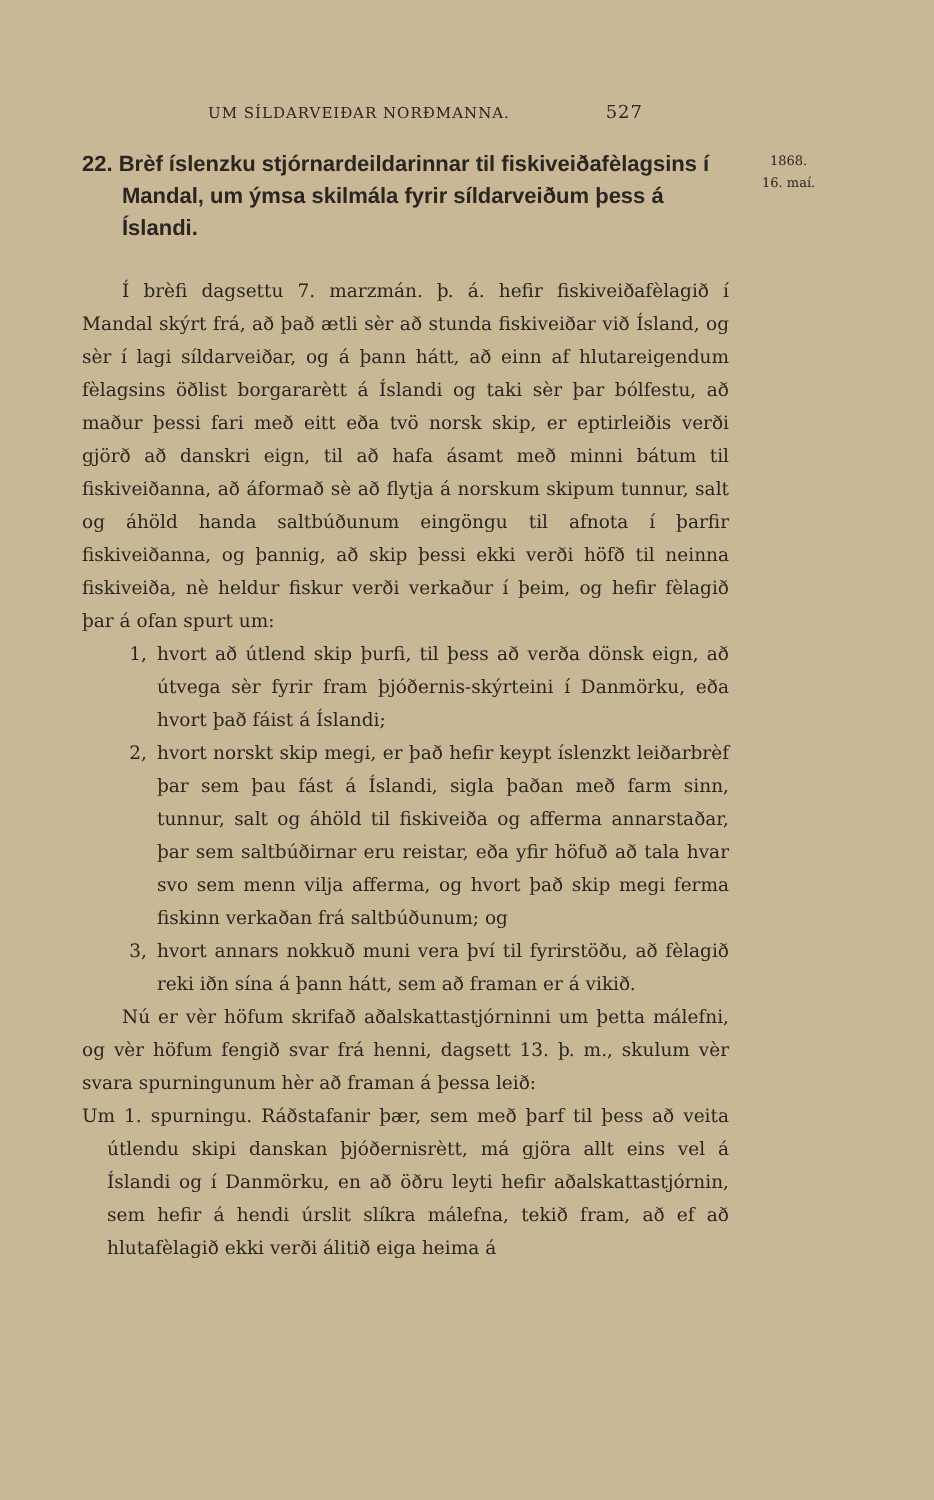UM SÍLDARVEIÐAR NORÐMANNA. 527
1868.
16. maí.
22. Brèf íslenzku stjórnardeildarinnar til fiskiveiðafèlagsins í Mandal, um ýmsa skilmála fyrir síldarveiðum þess á Íslandi.
Í brèfi dagsettu 7. marzmán. þ. á. hefir fiskiveiðafèlagið í Mandal skýrt frá, að það ætli sèr að stunda fiskiveiðar við Ísland, og sèr í lagi síldarveiðar, og á þann hátt, að einn af hlutareigendum fèlagsins öðlist borgararètt á Íslandi og taki sèr þar bólfestu, að maður þessi fari með eitt eða tvö norsk skip, er eptirleiðis verði gjörð að danskri eign, til að hafa ásamt með minni bátum til fiskiveiðanna, að áformað sè að flytja á norskum skipum tunnur, salt og áhöld handa saltbúðunum eingöngu til afnota í þarfir fiskiveiðanna, og þannig, að skip þessi ekki verði höfð til neinna fiskiveiða, nè heldur fiskur verði verkaður í þeim, og hefir fèlagið þar á ofan spurt um:
1, hvort að útlend skip þurfi, til þess að verða dönsk eign, að útvega sèr fyrir fram þjóðernis-skýrteini í Danmörku, eða hvort það fáist á Íslandi;
2, hvort norskt skip megi, er það hefir keypt íslenzkt leiðarbrèf þar sem þau fást á Íslandi, sigla þaðan með farm sinn, tunnur, salt og áhöld til fiskiveiða og afferma annarstaðar, þar sem saltbúðirnar eru reistar, eða yfir höfuð að tala hvar svo sem menn vilja afferma, og hvort það skip megi ferma fiskinn verkaðan frá saltbúðunum; og
3, hvort annars nokkuð muni vera því til fyrirstöðu, að fèlagið reki iðn sína á þann hátt, sem að framan er á vikið.
Nú er vèr höfum skrifað aðalskattastjórninni um þetta málefni, og vèr höfum fengið svar frá henni, dagsett 13. þ. m., skulum vèr svara spurningunum hèr að framan á þessa leið:
Um 1. spurningu. Ráðstafanir þær, sem með þarf til þess að veita útlendu skipi danskan þjóðernisrètt, má gjöra allt eins vel á Íslandi og í Danmörku, en að öðru leyti hefir aðalskattastjórnin, sem hefir á hendi úrslit slíkra málefna, tekið fram, að ef að hlutafèlagið ekki verði álitið eiga heima á